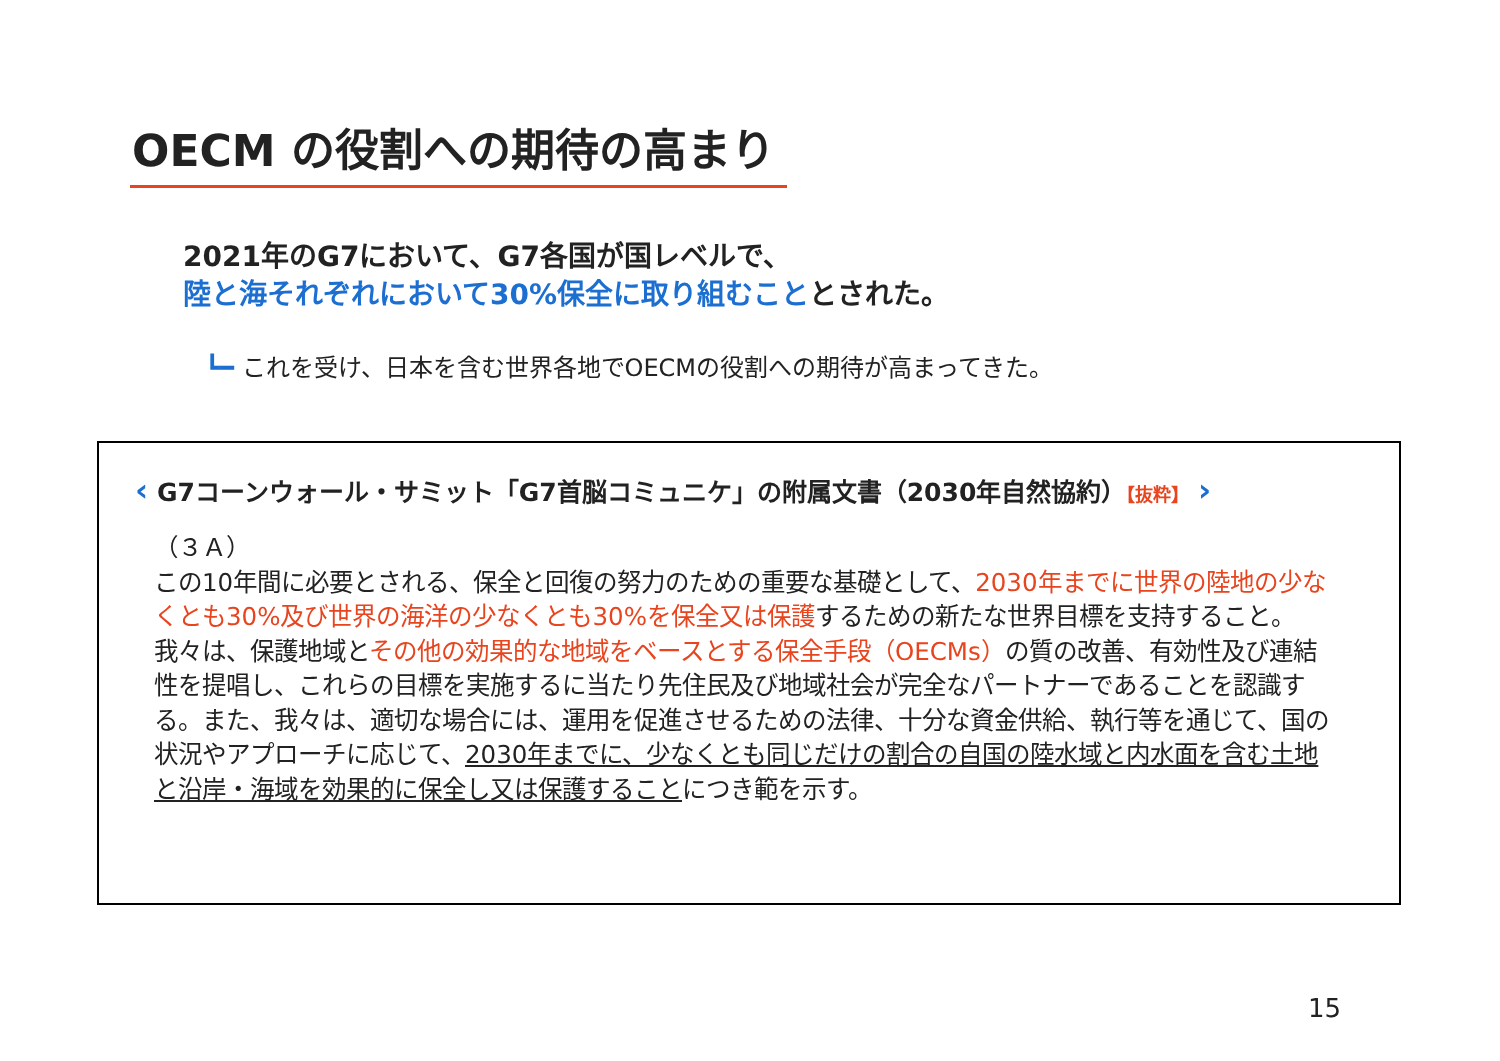OECM の役割への期待の高まり
2021年のG7において、G7各国が国レベルで、
陸と海それぞれにおいて30%保全に取り組むこととされた。
┗━ これを受け、日本を含む世界各地でOECMの役割への期待が高まってきた。
‹ G7コーンウォール・サミット「G7首脳コミュニケ」の附属文書（2030年自然協約）【抜粋】 ›
（３Ａ）
この10年間に必要とされる、保全と回復の努力のための重要な基礎として、2030年までに世界の陸地の少なくとも30%及び世界の海洋の少なくとも30%を保全又は保護するための新たな世界目標を支持すること。我々は、保護地域とその他の効果的な地域をベースとする保全手段（OECMs）の質の改善、有効性及び連結性を提唱し、これらの目標を実施するに当たり先住民及び地域社会が完全なパートナーであることを認識する。また、我々は、適切な場合には、運用を促進させるための法律、十分な資金供給、執行等を通じて、国の状況やアプローチに応じて、2030年までに、少なくとも同じだけの割合の自国の陸水域と内水面を含む土地と沿岸・海域を効果的に保全し又は保護することにつき範を示す。
15